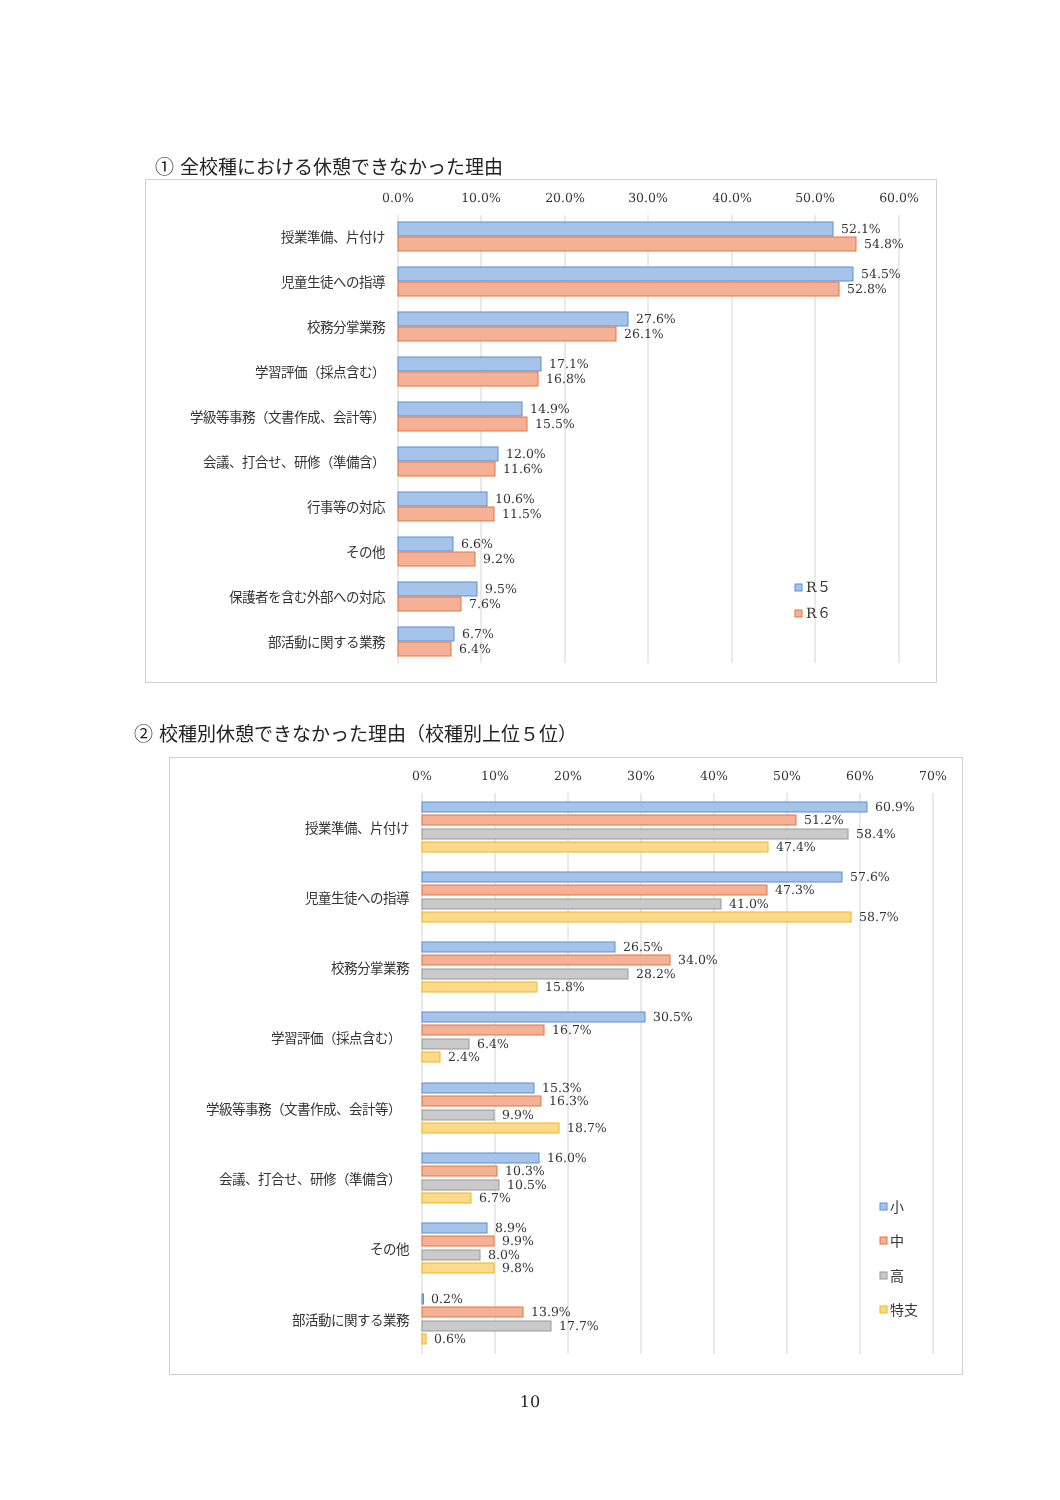① 全校種における休憩できなかった理由
0.0%
10.0%
20.0%
30.0%
40.0%
50.0%
60.0%
授業準備、片付け
52.1%
54.8%
児童生徒への指導
54.5%
52.8%
校務分掌業務
27.6%
26.1%
学習評価（採点含む）
17.1%
16.8%
学級等事務（文書作成、会計等）
14.9%
15.5%
会議、打合せ、研修（準備含）
12.0%
11.6%
行事等の対応
10.6%
11.5%
その他
6.6%
9.2%
保護者を含む外部への対応
9.5%
7.6%
部活動に関する業務
6.7%
6.4%
R５
R６
② 校種別休憩できなかった理由（校種別上位５位）
0%
10%
20%
30%
40%
50%
60%
70%
授業準備、片付け
60.9%
51.2%
58.4%
47.4%
児童生徒への指導
57.6%
47.3%
41.0%
58.7%
校務分掌業務
26.5%
34.0%
28.2%
15.8%
学習評価（採点含む）
30.5%
16.7%
6.4%
2.4%
学級等事務（文書作成、会計等）
15.3%
16.3%
9.9%
18.7%
会議、打合せ、研修（準備含）
16.0%
10.3%
10.5%
6.7%
その他
8.9%
9.9%
8.0%
9.8%
部活動に関する業務
0.2%
13.9%
17.7%
0.6%
小
中
高
特支
10